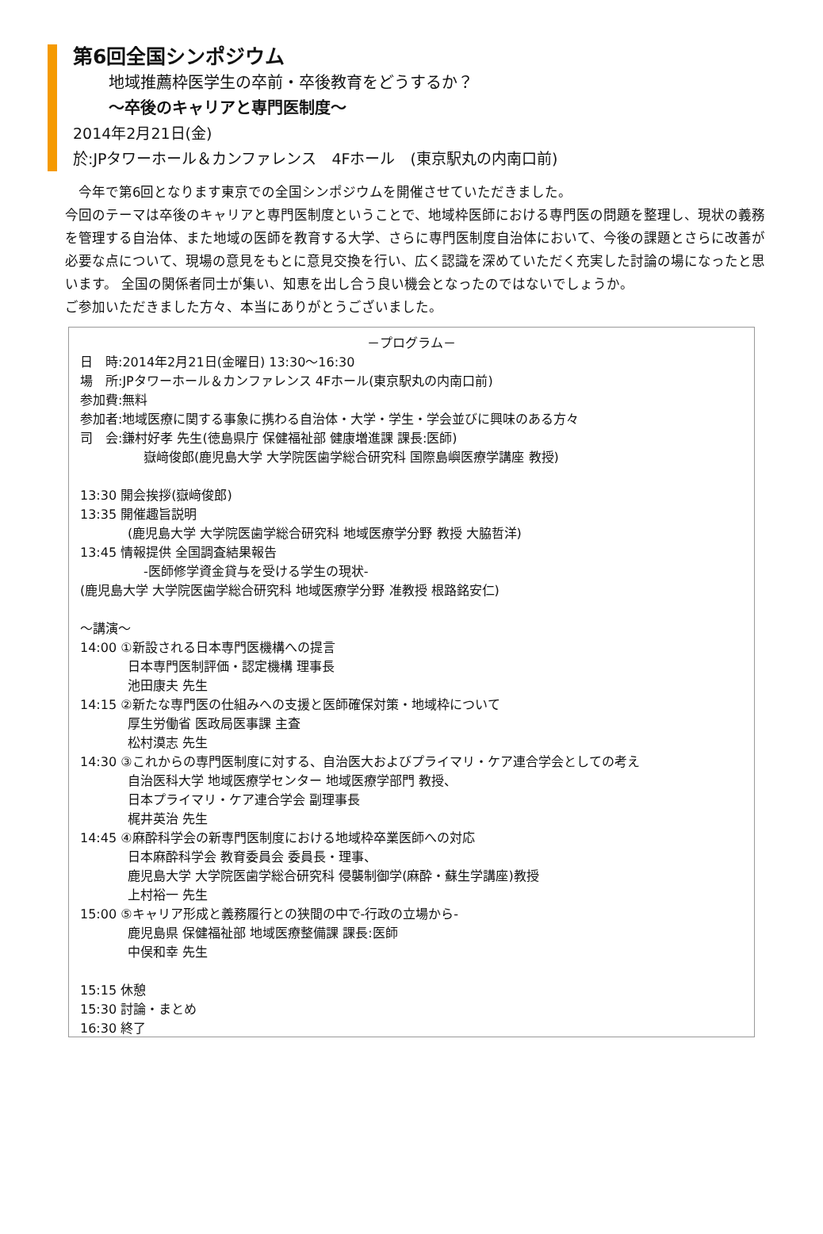第6回全国シンポジウム
地域推薦枠医学生の卒前・卒後教育をどうするか？
～卒後のキャリアと専門医制度～
2014年2月21日(金)
於:JPタワーホール＆カンファレンス　4Fホール　(東京駅丸の内南口前)
　今年で第6回となります東京での全国シンポジウムを開催させていただきました。
今回のテーマは卒後のキャリアと専門医制度ということで、地域枠医師における専門医の問題を整理し、現状の義務を管理する自治体、また地域の医師を教育する大学、さらに専門医制度自治体において、今後の課題とさらに改善が必要な点について、現場の意見をもとに意見交換を行い、広く認識を深めていただく充実した討論の場になったと思います。 全国の関係者同士が集い、知恵を出し合う良い機会となったのではないでしょうか。
ご参加いただきました方々、本当にありがとうございました。
－プログラム－
日　時:2014年2月21日(金曜日) 13:30～16:30
場　所:JPタワーホール＆カンファレンス 4Fホール(東京駅丸の内南口前)
参加費:無料
参加者:地域医療に関する事象に携わる自治体・大学・学生・学会並びに興味のある方々
司　会:鎌村好孝 先生(徳島県庁 保健福祉部 健康増進課 課長:医師)
嶽﨑俊郎(鹿児島大学 大学院医歯学総合研究科 国際島嶼医療学講座 教授)
13:30 開会挨拶(嶽﨑俊郎)
13:35 開催趣旨説明
(鹿児島大学 大学院医歯学総合研究科 地域医療学分野 教授 大脇哲洋)
13:45 情報提供 全国調査結果報告
-医師修学資金貸与を受ける学生の現状-
(鹿児島大学 大学院医歯学総合研究科 地域医療学分野 准教授 根路銘安仁)
～講演～
14:00 ①新設される日本専門医機構への提言
日本専門医制評価・認定機構 理事長
池田康夫 先生
14:15 ②新たな専門医の仕組みへの支援と医師確保対策・地域枠について
厚生労働省 医政局医事課 主査
松村漠志 先生
14:30 ③これからの専門医制度に対する、自治医大およびプライマリ・ケア連合学会としての考え
自治医科大学 地域医療学センター 地域医療学部門 教授、
日本プライマリ・ケア連合学会 副理事長
梶井英治 先生
14:45 ④麻酔科学会の新専門医制度における地域枠卒業医師への対応
日本麻酔科学会 教育委員会 委員長・理事、
鹿児島大学 大学院医歯学総合研究科 侵襲制御学(麻酔・蘇生学講座)教授
上村裕一 先生
15:00 ⑤キャリア形成と義務履行との狭間の中で-行政の立場から-
鹿児島県 保健福祉部 地域医療整備課 課長:医師
中俣和幸 先生
15:15 休憩
15:30 討論・まとめ
16:30 終了